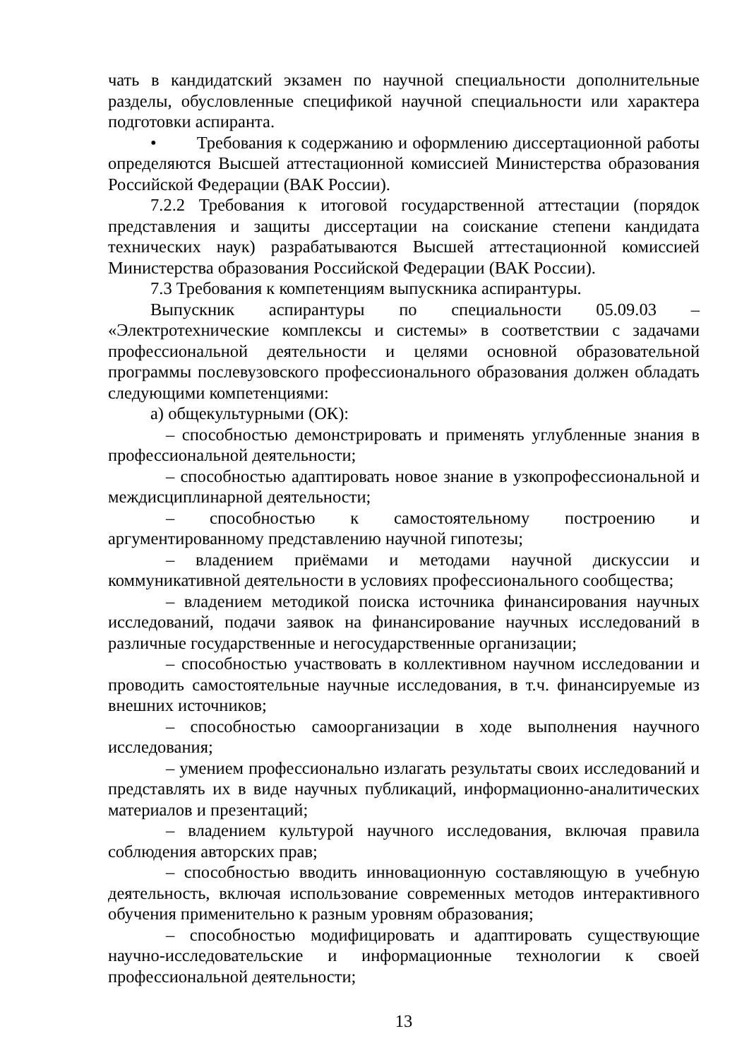чать в кандидатский экзамен по научной специальности дополнительные разделы, обусловленные спецификой научной специальности или характера подготовки аспиранта.
• Требования к содержанию и оформлению диссертационной работы определяются Высшей аттестационной комиссией Министерства образования Российской Федерации (ВАК России).
7.2.2 Требования к итоговой государственной аттестации (порядок представления и защиты диссертации на соискание степени кандидата технических наук) разрабатываются Высшей аттестационной комиссией Министерства образования Российской Федерации (ВАК России).
7.3 Требования к компетенциям выпускника аспирантуры.
Выпускник аспирантуры по специальности 05.09.03 – «Электротехнические комплексы и системы» в соответствии с задачами профессиональной деятельности и целями основной образовательной программы послевузовского профессионального образования должен обладать следующими компетенциями:
а) общекультурными (ОК):
– способностью демонстрировать и применять углубленные знания в профессиональной деятельности;
– способностью адаптировать новое знание в узкопрофессиональной и междисциплинарной деятельности;
– способностью к самостоятельному построению и аргументированному представлению научной гипотезы;
– владением приёмами и методами научной дискуссии и коммуникативной деятельности в условиях профессионального сообщества;
– владением методикой поиска источника финансирования научных исследований, подачи заявок на финансирование научных исследований в различные государственные и негосударственные организации;
– способностью участвовать в коллективном научном исследовании и проводить самостоятельные научные исследования, в т.ч. финансируемые из внешних источников;
– способностью самоорганизации в ходе выполнения научного исследования;
– умением профессионально излагать результаты своих исследований и представлять их в виде научных публикаций, информационно-аналитических материалов и презентаций;
– владением культурой научного исследования, включая правила соблюдения авторских прав;
– способностью вводить инновационную составляющую в учебную деятельность, включая использование современных методов интерактивного обучения применительно к разным уровням образования;
– способностью модифицировать и адаптировать существующие научно-исследовательские и информационные технологии к своей профессиональной деятельности;
13